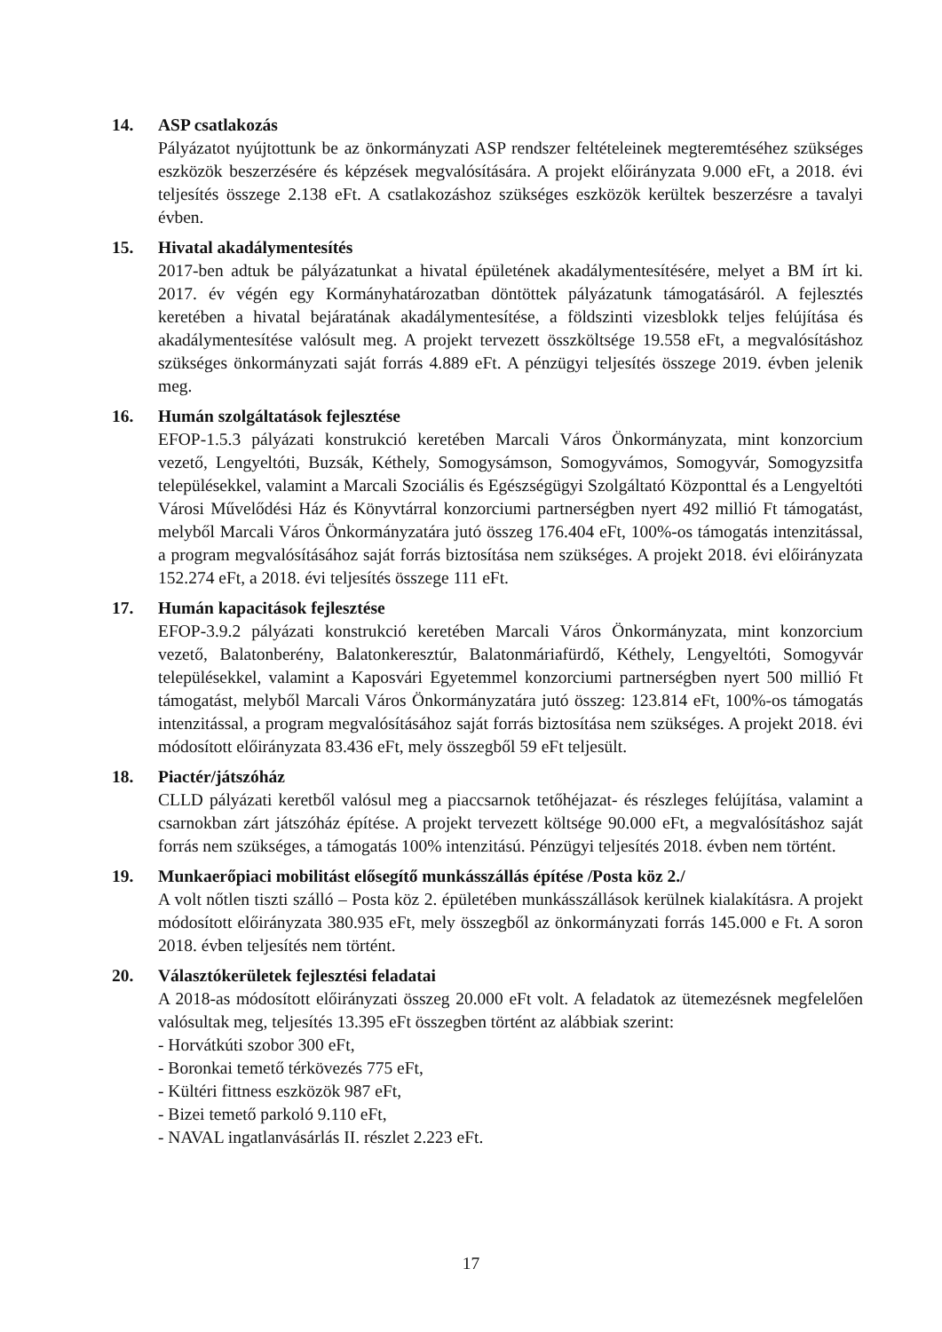14. ASP csatlakozás
Pályázatot nyújtottunk be az önkormányzati ASP rendszer feltételeinek megteremtéséhez szükséges eszközök beszerzésére és képzések megvalósítására. A projekt előirányzata 9.000 eFt, a 2018. évi teljesítés összege 2.138 eFt. A csatlakozáshoz szükséges eszközök kerültek beszerzésre a tavalyi évben.
15. Hivatal akadálymentesítés
2017-ben adtuk be pályázatunkat a hivatal épületének akadálymentesítésére, melyet a BM írt ki. 2017. év végén egy Kormányhatározatban döntöttek pályázatunk támogatásáról. A fejlesztés keretében a hivatal bejáratának akadálymentesítése, a földszinti vizesblokk teljes felújítása és akadálymentesítése valósult meg. A projekt tervezett összköltsége 19.558 eFt, a megvalósításhoz szükséges önkormányzati saját forrás 4.889 eFt. A pénzügyi teljesítés összege 2019. évben jelenik meg.
16. Humán szolgáltatások fejlesztése
EFOP-1.5.3 pályázati konstrukció keretében Marcali Város Önkormányzata, mint konzorcium vezető, Lengyeltóti, Buzsák, Kéthely, Somogysámson, Somogyvámos, Somogyvár, Somogyzsitfa településekkel, valamint a Marcali Szociális és Egészségügyi Szolgáltató Központtal és a Lengyeltóti Városi Művelődési Ház és Könyvtárral konzorciumi partnerségben nyert 492 millió Ft támogatást, melyből Marcali Város Önkormányzatára jutó összeg 176.404 eFt, 100%-os támogatás intenzitással, a program megvalósításához saját forrás biztosítása nem szükséges. A projekt 2018. évi előirányzata 152.274 eFt, a 2018. évi teljesítés összege 111 eFt.
17. Humán kapacitások fejlesztése
EFOP-3.9.2 pályázati konstrukció keretében Marcali Város Önkormányzata, mint konzorcium vezető, Balatonberény, Balatonkeresztúr, Balatonmáriafürdő, Kéthely, Lengyeltóti, Somogyvár településekkel, valamint a Kaposvári Egyetemmel konzorciumi partnerségben nyert 500 millió Ft támogatást, melyből Marcali Város Önkormányzatára jutó összeg: 123.814 eFt, 100%-os támogatás intenzitással, a program megvalósításához saját forrás biztosítása nem szükséges. A projekt 2018. évi módosított előirányzata 83.436 eFt, mely összegből 59 eFt teljesült.
18. Piactér/játszóház
CLLD pályázati keretből valósul meg a piaccsarnok tetőhéjazat- és részleges felújítása, valamint a csarnokban zárt játszóház építése. A projekt tervezett költsége 90.000 eFt, a megvalósításhoz saját forrás nem szükséges, a támogatás 100% intenzitású. Pénzügyi teljesítés 2018. évben nem történt.
19. Munkaerőpiaci mobilitást elősegítő munkásszállás építése /Posta köz 2./
A volt nőtlen tiszti szálló – Posta köz 2. épületében munkásszállások kerülnek kialakításra. A projekt módosított előirányzata 380.935 eFt, mely összegből az önkormányzati forrás 145.000 e Ft. A soron 2018. évben teljesítés nem történt.
20. Választókerületek fejlesztési feladatai
A 2018-as módosított előirányzati összeg 20.000 eFt volt. A feladatok az ütemezésnek megfelelően valósultak meg, teljesítés 13.395 eFt összegben történt az alábbiak szerint:
- Horvátkúti szobor 300 eFt,
- Boronkai temető térkövezés 775 eFt,
- Kültéri fittness eszközök 987 eFt,
- Bizei temető parkoló 9.110 eFt,
- NAVAL ingatlanvásárlás II. részlet 2.223 eFt.
17